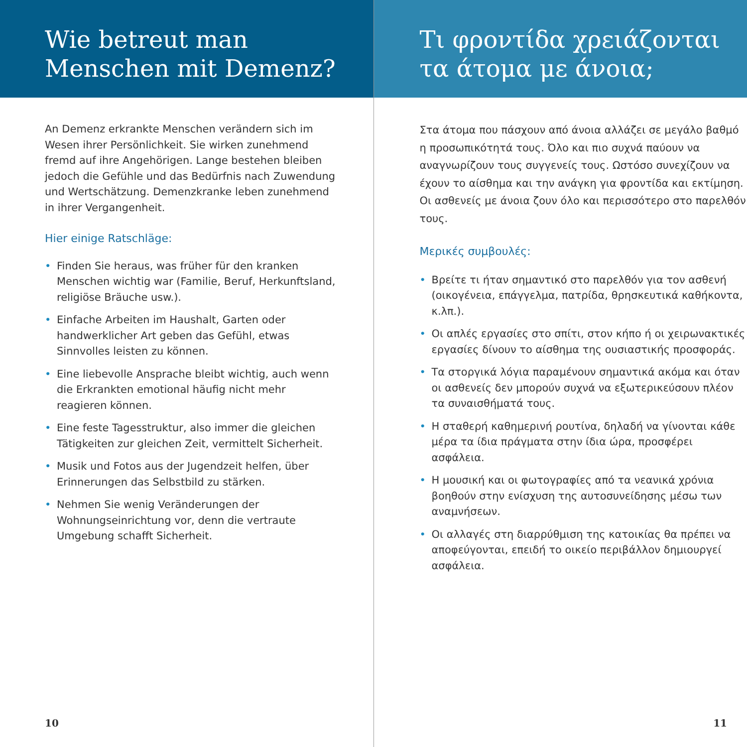Wie betreut man
Menschen mit Demenz?
An Demenz erkrankte Menschen verändern sich im Wesen ihrer Persönlichkeit. Sie wirken zunehmend fremd auf ihre Angehörigen. Lange bestehen bleiben jedoch die Gefühle und das Bedürfnis nach Zuwendung und Wertschätzung. Demenzkranke leben zunehmend in ihrer Vergangenheit.
Hier einige Ratschläge:
• Finden Sie heraus, was früher für den kranken Menschen wichtig war (Familie, Beruf, Herkunftsland, religiöse Bräuche usw.).
• Einfache Arbeiten im Haushalt, Garten oder handwerklicher Art geben das Gefühl, etwas Sinnvolles leisten zu können.
• Eine liebevolle Ansprache bleibt wichtig, auch wenn die Erkrankten emotional häufig nicht mehr reagieren können.
• Eine feste Tagesstruktur, also immer die gleichen Tätigkeiten zur gleichen Zeit, vermittelt Sicherheit.
• Musik und Fotos aus der Jugendzeit helfen, über Erinnerungen das Selbstbild zu stärken.
• Nehmen Sie wenig Veränderungen der Wohnungseinrichtung vor, denn die vertraute Umgebung schafft Sicherheit.
10
Τι φροντίδα χρειάζονται
τα άτομα με άνοια;
Στα άτομα που πάσχουν από άνοια αλλάζει σε μεγάλο βαθμό η προσωπικότητά τους. Όλο και πιο συχνά παύουν να αναγνωρίζουν τους συγγενείς τους. Ωστόσο συνεχίζουν να έχουν το αίσθημα και την ανάγκη για φροντίδα και εκτίμηση. Οι ασθενείς με άνοια ζουν όλο και περισσότερο στο παρελθόν τους.
Μερικές συμβουλές:
• Βρείτε τι ήταν σημαντικό στο παρελθόν για τον ασθενή (οικογένεια, επάγγελμα, πατρίδα, θρησκευτικά καθήκοντα, κ.λπ.).
• Οι απλές εργασίες στο σπίτι, στον κήπο ή οι χειρωνακτικές εργασίες δίνουν το αίσθημα της ουσιαστικής προσφοράς.
• Τα στοργικά λόγια παραμένουν σημαντικά ακόμα και όταν οι ασθενείς δεν μπορούν συχνά να εξωτερικεύσουν πλέον τα συναισθήματά τους.
• Η σταθερή καθημερινή ρουτίνα, δηλαδή να γίνονται κάθε μέρα τα ίδια πράγματα στην ίδια ώρα, προσφέρει ασφάλεια.
• Η μουσική και οι φωτογραφίες από τα νεανικά χρόνια βοηθούν στην ενίσχυση της αυτοσυνείδησης μέσω των αναμνήσεων.
• Οι αλλαγές στη διαρρύθμιση της κατοικίας θα πρέπει να αποφεύγονται, επειδή το οικείο περιβάλλον δημιουργεί ασφάλεια.
11